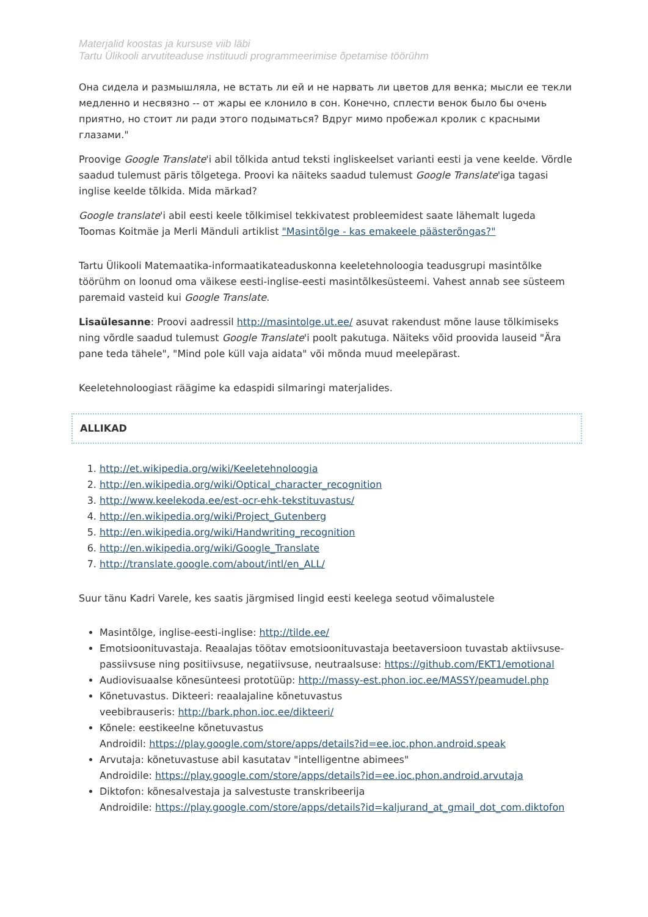Materjalid koostas ja kursuse viib läbi
Tartu Ülikooli arvutiteaduse instituudi programmeerimise õpetamise töörühm
Она сидела и размышляла, не встать ли ей и не нарвать ли цветов для венка; мысли ее текли медленно и несвязно -- от жары ее клонило в сон. Конечно, сплести венок было бы очень приятно, но стоит ли ради этого подыматься? Вдруг мимо пробежал кролик с красными глазами."
Proovige Google Translate'i abil tõlkida antud teksti ingliskeelset varianti eesti ja vene keelde. Võrdle saadud tulemust päris tõlgetega. Proovi ka näiteks saadud tulemust Google Translate'iga tagasi inglise keelde tõlkida. Mida märkad?
Google translate'i abil eesti keele tõlkimisel tekkivatest probleemidest saate lähemalt lugeda Toomas Koitmäe ja Merli Mänduli artiklist "Masintõlge - kas emakeele päästerõngas?"
Tartu Ülikooli Matemaatika-informaatikateaduskonna keeletehnoloogia teadusgrupi masintõlke töörühm on loonud oma väikese eesti-inglise-eesti masintõlkesüsteemi. Vahest annab see süsteem paremaid vasteid kui Google Translate.
Lisaülesanne: Proovi aadressil http://masintolge.ut.ee/ asuvat rakendust mõne lause tõlkimiseks ning võrdle saadud tulemust Google Translate'i poolt pakutuga. Näiteks võid proovida lauseid "Ära pane teda tähele", "Mind pole küll vaja aidata" või mõnda muud meelepärast.
Keeletehnoloogiast räägime ka edaspidi silmaringi materjalides.
ALLIKAD
1. http://et.wikipedia.org/wiki/Keeletehnoloogia
2. http://en.wikipedia.org/wiki/Optical_character_recognition
3. http://www.keelekoda.ee/est-ocr-ehk-tekstituvastus/
4. http://en.wikipedia.org/wiki/Project_Gutenberg
5. http://en.wikipedia.org/wiki/Handwriting_recognition
6. http://en.wikipedia.org/wiki/Google_Translate
7. http://translate.google.com/about/intl/en_ALL/
Suur tänu Kadri Varele, kes saatis järgmised lingid eesti keelega seotud võimalustele
Masintõlge, inglise-eesti-inglise: http://tilde.ee/
Emotsioonituvastaja. Reaalajas töötav emotsioonituvastaja beetaversioon tuvastab aktiivsuse-passiivsuse ning positiivsuse, negatiivsuse, neutraalsuse: https://github.com/EKT1/emotional
Audiovisuaalse kõnesünteesi prototüüp: http://massy-est.phon.ioc.ee/MASSY/peamudel.php
Kõnetuvastus. Dikteeri: reaalajaline kõnetuvastus
veebibrauseris: http://bark.phon.ioc.ee/dikteeri/
Kõnele: eestikeelne kõnetuvastus
Androidil: https://play.google.com/store/apps/details?id=ee.ioc.phon.android.speak
Arvutaja: kõnetuvastuse abil kasutatav "intelligentne abimees"
Androidile: https://play.google.com/store/apps/details?id=ee.ioc.phon.android.arvutaja
Diktofon: kõnesalvestaja ja salvestuste transkribeerija
Androidile: https://play.google.com/store/apps/details?id=kaljurand_at_gmail_dot_com.diktofon